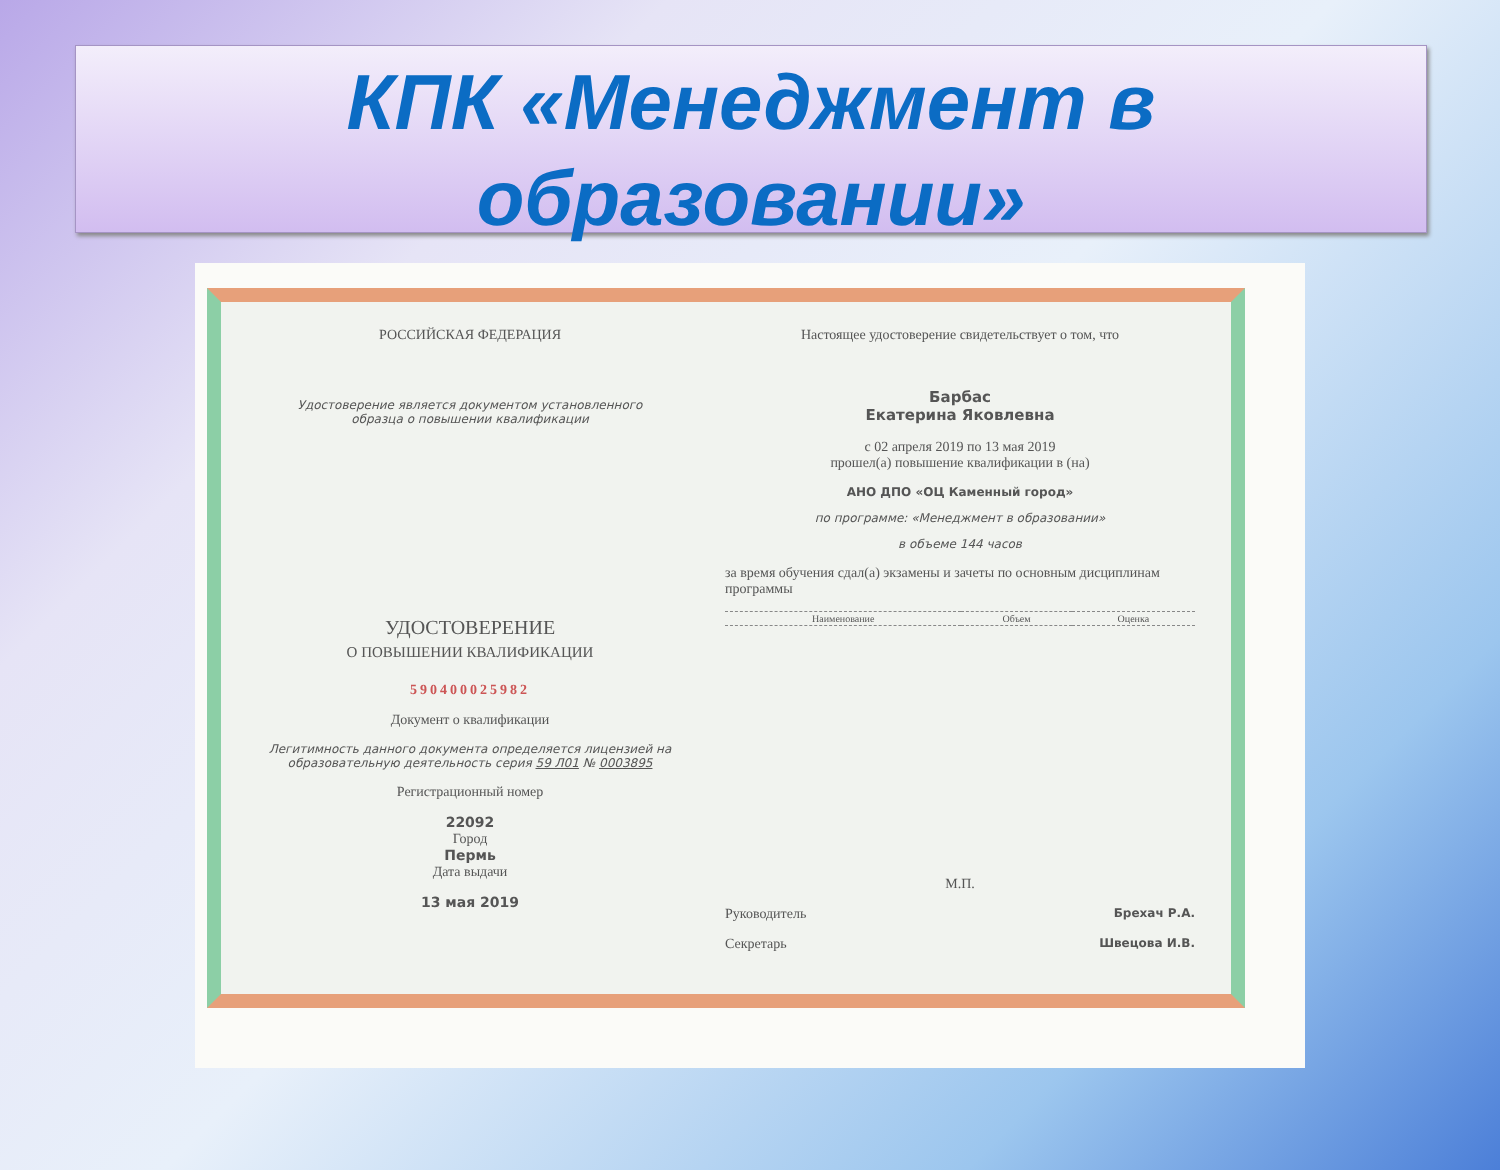КПК «Менеджмент в образовании»
РОССИЙСКАЯ ФЕДЕРАЦИЯ
Удостоверение является документом установленного
образца о повышении квалификации
УДОСТОВЕРЕНИЕ
О ПОВЫШЕНИИ КВАЛИФИКАЦИИ
590400025982
Документ о квалификации
Легитимность данного документа определяется лицензией на образовательную деятельность серия 59 Л01 № 0003895
Регистрационный номер
22092
Город
Пермь
Дата выдачи
13 мая 2019
Настоящее удостоверение свидетельствует о том, что
Барбас
Екатерина Яковлевна
с 02 апреля 2019 по 13 мая 2019
прошел(а) повышение квалификации в (на)
АНО ДПО «ОЦ Каменный город»
по программе: «Менеджмент в образовании»
в объеме 144 часов
за время обучения сдал(а) экзамены и зачеты по основным дисциплинам программы
| Наименование | Объем | Оценка |
| --- | --- | --- |
М.П.
Руководитель Брехач Р.А.
Секретарь Швецова И.В.